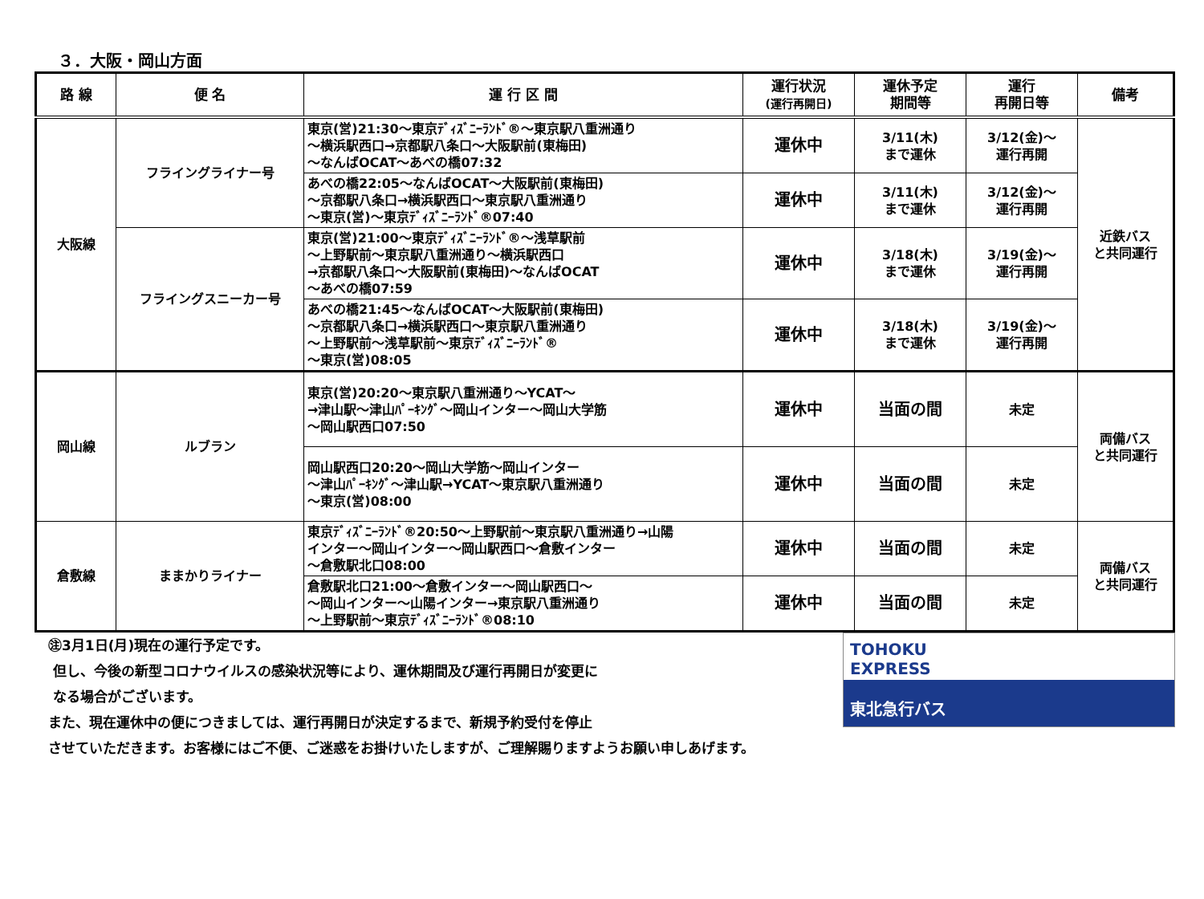３．大阪・岡山方面
| 路 線 | 便 名 | 運 行 区 間 | 運行状況 (運行再開日) | 運休予定 期間等 | 運行 再開日等 | 備考 |
| --- | --- | --- | --- | --- | --- | --- |
| 大阪線 | フライングライナー号 | 東京(営)21:30～東京ﾃﾞｨｽﾞﾆｰﾗﾝﾄﾞ®～東京駅八重洲通り ～横浜駅西口→京都駅八条口～大阪駅前(東梅田) ～なんばOCAT～あべの橋07:32 | 運休中 | 3/11(木) まで運休 | 3/12(金)～ 運行再開 | 近鉄バス と共同運行 |
| | | あべの橋22:05～なんばOCAT～大阪駅前(東梅田) ～京都駅八条口→横浜駅西口～東京駅八重洲通り ～東京(営)～東京ﾃﾞｨｽﾞﾆｰﾗﾝﾄﾞ®07:40 | 運休中 | 3/11(木) まで運休 | 3/12(金)～ 運行再開 | |
| | フライングスニーカー号 | 東京(営)21:00～東京ﾃﾞｨｽﾞﾆｰﾗﾝﾄﾞ®～浅草駅前 ～上野駅前～東京駅八重洲通り～横浜駅西口 →京都駅八条口～大阪駅前(東梅田)～なんばOCAT ～あべの橋07:59 | 運休中 | 3/18(木) まで運休 | 3/19(金)～ 運行再開 | |
| | | あべの橋21:45～なんばOCAT～大阪駅前(東梅田) ～京都駅八条口→横浜駅西口～東京駅八重洲通り ～上野駅前～浅草駅前～東京ﾃﾞｨｽﾞﾆｰﾗﾝﾄﾞ® ～東京(営)08:05 | 運休中 | 3/18(木) まで運休 | 3/19(金)～ 運行再開 | |
| 岡山線 | ルブラン | 東京(営)20:20～東京駅八重洲通り～YCAT～ →津山駅～津山ﾊﾟｰｷﾝｸﾞ～岡山インター～岡山大学筋 ～岡山駅西口07:50 | 運休中 | 当面の間 | 未定 | 両備バス と共同運行 |
| | | 岡山駅西口20:20～岡山大学筋～岡山インター ～津山ﾊﾟｰｷﾝｸﾞ～津山駅→YCAT～東京駅八重洲通り ～東京(営)08:00 | 運休中 | 当面の間 | 未定 | |
| 倉敷線 | ままかりライナー | 東京ﾃﾞｨｽﾞﾆｰﾗﾝﾄﾞ®20:50～上野駅前～東京駅八重洲通り→山陽 インター～岡山インター～岡山駅西口～倉敷インター ～倉敷駅北口08:00 | 運休中 | 当面の間 | 未定 | 両備バス と共同運行 |
| | | 倉敷駅北口21:00～倉敷インター～岡山駅西口～ ～岡山インター～山陽インター→東京駅八重洲通り ～上野駅前～東京ﾃﾞｨｽﾞﾆｰﾗﾝﾄﾞ®08:10 | 運休中 | 当面の間 | 未定 | |
㊟3月1日(月)現在の運行予定です。
但し、今後の新型コロナウイルスの感染状況等により、運休期間及び運行再開日が変更に
なる場合がございます。
また、現在運休中の便につきましては、運行再開日が決定するまで、新規予約受付を停止
させていただきます。お客様にはご不便、ご迷惑をお掛けいたしますが、ご理解賜りますようお願い申しあげます。
TOHOKU
EXPRESS
東北急行バス